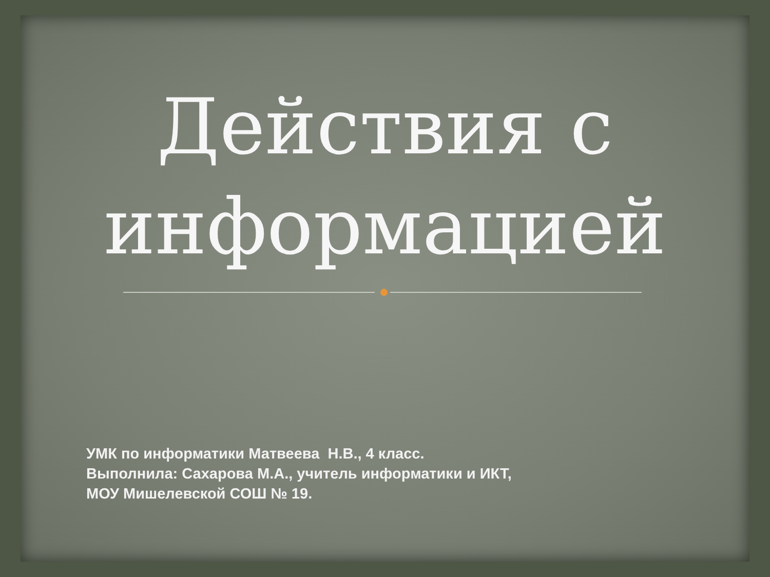Действия с
информацией
УМК по информатики Матвеева Н.В., 4 класс.
Выполнила: Сахарова М.А., учитель информатики и ИКТ,
МОУ Мишелевской СОШ № 19.